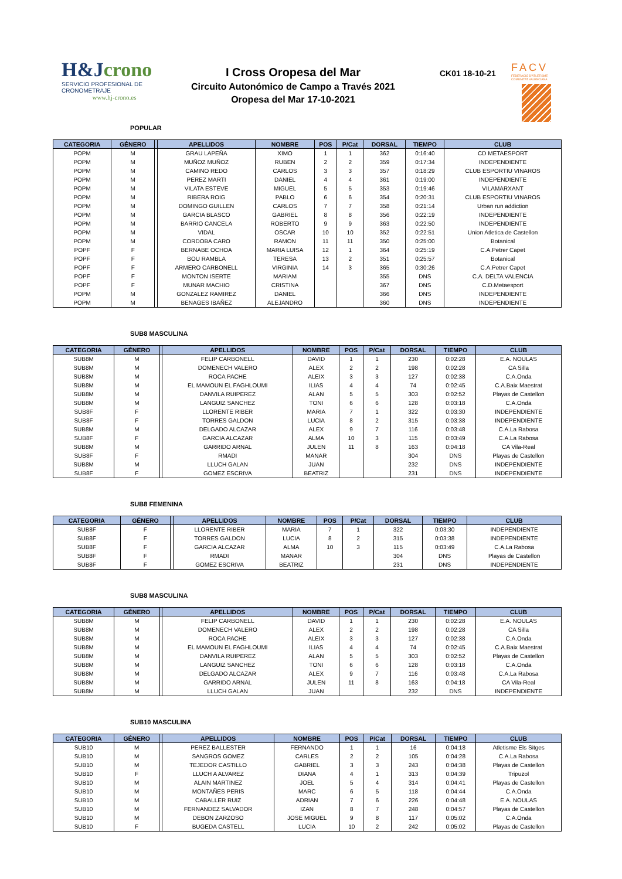H&Jcrono
SERVICIO PROFESIONAL DE CRONOMETRAJE
www.hj-crono.es
I Cross Oropesa del Mar
Circuito Autonómico de Campo a Través 2021
Oropesa del Mar 17-10-2021
CK01 18-10-21
FACV
FEDERACIÓ D'ATLETISME COMUNITAT VALENCIANA
POPULAR
| CATEGORIA | GÉNERO | | APELLIDOS | NOMBRE | POS | P/Cat | DORSAL | TIEMPO | CLUB |
| --- | --- | --- | --- | --- | --- | --- | --- | --- | --- |
| POPM | M | | GRAU LAPEÑA | XIMO | 1 | 1 | 362 | 0:16:40 | CD METAESPORT |
| POPM | M | | MUÑOZ MUÑOZ | RUBEN | 2 | 2 | 359 | 0:17:34 | INDEPENDIENTE |
| POPM | M | | CAMINO REDO | CARLOS | 3 | 3 | 357 | 0:18:29 | CLUB ESPORTIU VINAROS |
| POPM | M | | PEREZ MARTI | DANIEL | 4 | 4 | 361 | 0:19:00 | INDEPENDIENTE |
| POPM | M | | VILATA ESTEVE | MIGUEL | 5 | 5 | 353 | 0:19:46 | VILAMARXANT |
| POPM | M | | RIBERA ROIG | PABLO | 6 | 6 | 354 | 0:20:31 | CLUB ESPORTIU VINAROS |
| POPM | M | | DOMINGO GUILLEN | CARLOS | 7 | 7 | 358 | 0:21:14 | Urban run addiction |
| POPM | M | | GARCIA BLASCO | GABRIEL | 8 | 8 | 356 | 0:22:19 | INDEPENDIENTE |
| POPM | M | | BARRIO CANCELA | ROBERTO | 9 | 9 | 363 | 0:22:50 | INDEPENDIENTE |
| POPM | M | | VIDAL | OSCAR | 10 | 10 | 352 | 0:22:51 | Union Atletica de Castellon |
| POPM | M | | CORDOBA CARO | RAMON | 11 | 11 | 350 | 0:25:00 | Botanical |
| POPF | F | | BERNABE OCHOA | MARIA LUISA | 12 | 1 | 364 | 0:25:19 | C.A.Petrer Capet |
| POPF | F | | BOU RAMBLA | TERESA | 13 | 2 | 351 | 0:25:57 | Botanical |
| POPF | F | | ARMERO CARBONELL | VIRGINIA | 14 | 3 | 365 | 0:30:26 | C.A.Petrer Capet |
| POPF | F | | MONTON ISERTE | MARIAM | | | 355 | DNS | C.A. DELTA VALENCIA |
| POPF | F | | MUNAR MACHIO | CRISTINA | | | 367 | DNS | C.D.Metaesport |
| POPM | M | | GONZALEZ RAMIREZ | DANIEL | | | 366 | DNS | INDEPENDIENTE |
| POPM | M | | BENAGES IBAÑEZ | ALEJANDRO | | | 360 | DNS | INDEPENDIENTE |
SUB8 MASCULINA
| CATEGORIA | GÉNERO | | APELLIDOS | NOMBRE | POS | P/Cat | DORSAL | TIEMPO | CLUB |
| --- | --- | --- | --- | --- | --- | --- | --- | --- | --- |
| SUB8M | M | | FELIP CARBONELL | DAVID | 1 | 1 | 230 | 0:02:28 | E.A. NOULAS |
| SUB8M | M | | DOMENECH VALERO | ALEX | 2 | 2 | 198 | 0:02:28 | CA Silla |
| SUB8M | M | | ROCA PACHE | ALEIX | 3 | 3 | 127 | 0:02:38 | C.A.Onda |
| SUB8M | M | | EL MAMOUN EL FAGHLOUMI | ILIAS | 4 | 4 | 74 | 0:02:45 | C.A.Baix Maestrat |
| SUB8M | M | | DANVILA RUIPEREZ | ALAN | 5 | 5 | 303 | 0:02:52 | Playas de Castellon |
| SUB8M | M | | LANGUIZ SANCHEZ | TONI | 6 | 6 | 128 | 0:03:18 | C.A.Onda |
| SUB8F | F | | LLORENTE RIBER | MARIA | 7 | 1 | 322 | 0:03:30 | INDEPENDIENTE |
| SUB8F | F | | TORRES GALDON | LUCIA | 8 | 2 | 315 | 0:03:38 | INDEPENDIENTE |
| SUB8M | M | | DELGADO ALCAZAR | ALEX | 9 | 7 | 116 | 0:03:48 | C.A.La Rabosa |
| SUB8F | F | | GARCIA ALCAZAR | ALMA | 10 | 3 | 115 | 0:03:49 | C.A.La Rabosa |
| SUB8M | M | | GARRIDO ARNAL | JULEN | 11 | 8 | 163 | 0:04:18 | CA Vila-Real |
| SUB8F | F | | RMADI | MANAR | | | 304 | DNS | Playas de Castellon |
| SUB8M | M | | LLUCH GALAN | JUAN | | | 232 | DNS | INDEPENDIENTE |
| SUB8F | F | | GOMEZ ESCRIVA | BEATRIZ | | | 231 | DNS | INDEPENDIENTE |
SUB8 FEMENINA
| CATEGORIA | GÉNERO | | APELLIDOS | NOMBRE | POS | P/Cat | DORSAL | TIEMPO | CLUB |
| --- | --- | --- | --- | --- | --- | --- | --- | --- | --- |
| SUB8F | F | | LLORENTE RIBER | MARIA | 7 | 1 | 322 | 0:03:30 | INDEPENDIENTE |
| SUB8F | F | | TORRES GALDON | LUCIA | 8 | 2 | 315 | 0:03:38 | INDEPENDIENTE |
| SUB8F | F | | GARCIA ALCAZAR | ALMA | 10 | 3 | 115 | 0:03:49 | C.A.La Rabosa |
| SUB8F | F | | RMADI | MANAR | | | 304 | DNS | Playas de Castellon |
| SUB8F | F | | GOMEZ ESCRIVA | BEATRIZ | | | 231 | DNS | INDEPENDIENTE |
SUB8 MASCULINA
| CATEGORIA | GÉNERO | | APELLIDOS | NOMBRE | POS | P/Cat | DORSAL | TIEMPO | CLUB |
| --- | --- | --- | --- | --- | --- | --- | --- | --- | --- |
| SUB8M | M | | FELIP CARBONELL | DAVID | 1 | 1 | 230 | 0:02:28 | E.A. NOULAS |
| SUB8M | M | | DOMENECH VALERO | ALEX | 2 | 2 | 198 | 0:02:28 | CA Silla |
| SUB8M | M | | ROCA PACHE | ALEIX | 3 | 3 | 127 | 0:02:38 | C.A.Onda |
| SUB8M | M | | EL MAMOUN EL FAGHLOUMI | ILIAS | 4 | 4 | 74 | 0:02:45 | C.A.Baix Maestrat |
| SUB8M | M | | DANVILA RUIPEREZ | ALAN | 5 | 5 | 303 | 0:02:52 | Playas de Castellon |
| SUB8M | M | | LANGUIZ SANCHEZ | TONI | 6 | 6 | 128 | 0:03:18 | C.A.Onda |
| SUB8M | M | | DELGADO ALCAZAR | ALEX | 9 | 7 | 116 | 0:03:48 | C.A.La Rabosa |
| SUB8M | M | | GARRIDO ARNAL | JULEN | 11 | 8 | 163 | 0:04:18 | CA Vila-Real |
| SUB8M | M | | LLUCH GALAN | JUAN | | | 232 | DNS | INDEPENDIENTE |
SUB10 MASCULINA
| CATEGORIA | GÉNERO | | APELLIDOS | NOMBRE | POS | P/Cat | DORSAL | TIEMPO | CLUB |
| --- | --- | --- | --- | --- | --- | --- | --- | --- | --- |
| SUB10 | M | | PEREZ BALLESTER | FERNANDO | 1 | 1 | 16 | 0:04:18 | Atletisme Els Sitges |
| SUB10 | M | | SANGROS GOMEZ | CARLES | 2 | 2 | 105 | 0:04:28 | C.A.La Rabosa |
| SUB10 | M | | TEJEDOR CASTILLO | GABRIEL | 3 | 3 | 243 | 0:04:38 | Playas de Castellon |
| SUB10 | F | | LLUCH A ALVAREZ | DIANA | 4 | 1 | 313 | 0:04:39 | Tripuzol |
| SUB10 | M | | ALAIN MARTINEZ | JOEL | 5 | 4 | 314 | 0:04:41 | Playas de Castellon |
| SUB10 | M | | MONTAÑES PERIS | MARC | 6 | 5 | 118 | 0:04:44 | C.A.Onda |
| SUB10 | M | | CABALLER RUIZ | ADRIAN | 7 | 6 | 226 | 0:04:48 | E.A. NOULAS |
| SUB10 | M | | FERNANDEZ SALVADOR | IZAN | 8 | 7 | 248 | 0:04:57 | Playas de Castellon |
| SUB10 | M | | DEBON ZARZOSO | JOSE MIGUEL | 9 | 8 | 117 | 0:05:02 | C.A.Onda |
| SUB10 | F | | BUGEDA CASTELL | LUCIA | 10 | 2 | 242 | 0:05:02 | Playas de Castellon |